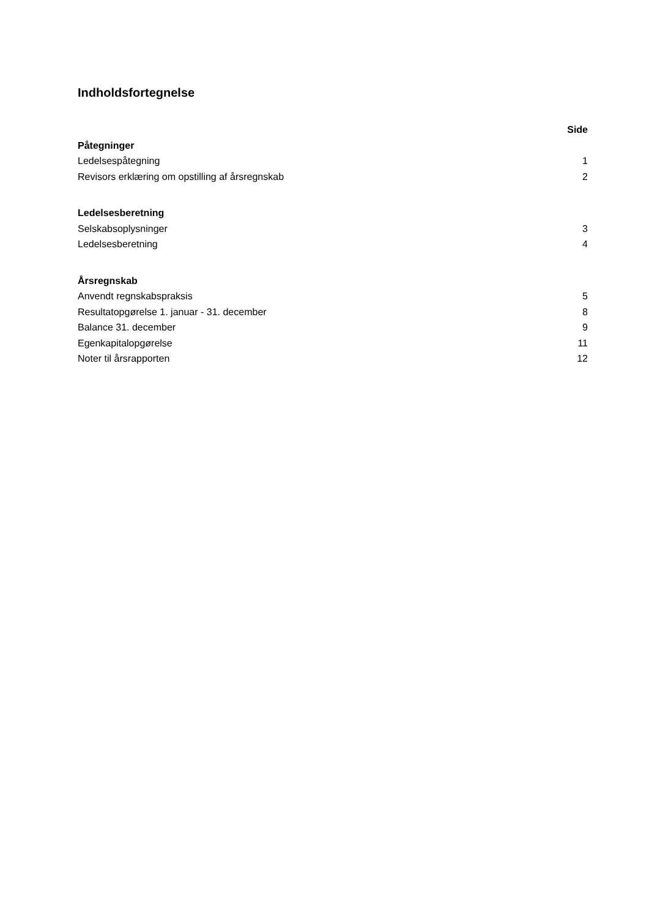Indholdsfortegnelse
Side
Påtegninger
Ledelsespåtegning 1
Revisors erklæring om opstilling af årsregnskab 2
Ledelsesberetning
Selskabsoplysninger 3
Ledelsesberetning 4
Årsregnskab
Anvendt regnskabspraksis 5
Resultatopgørelse 1. januar - 31. december 8
Balance 31. december 9
Egenkapitalopgørelse 11
Noter til årsrapporten 12